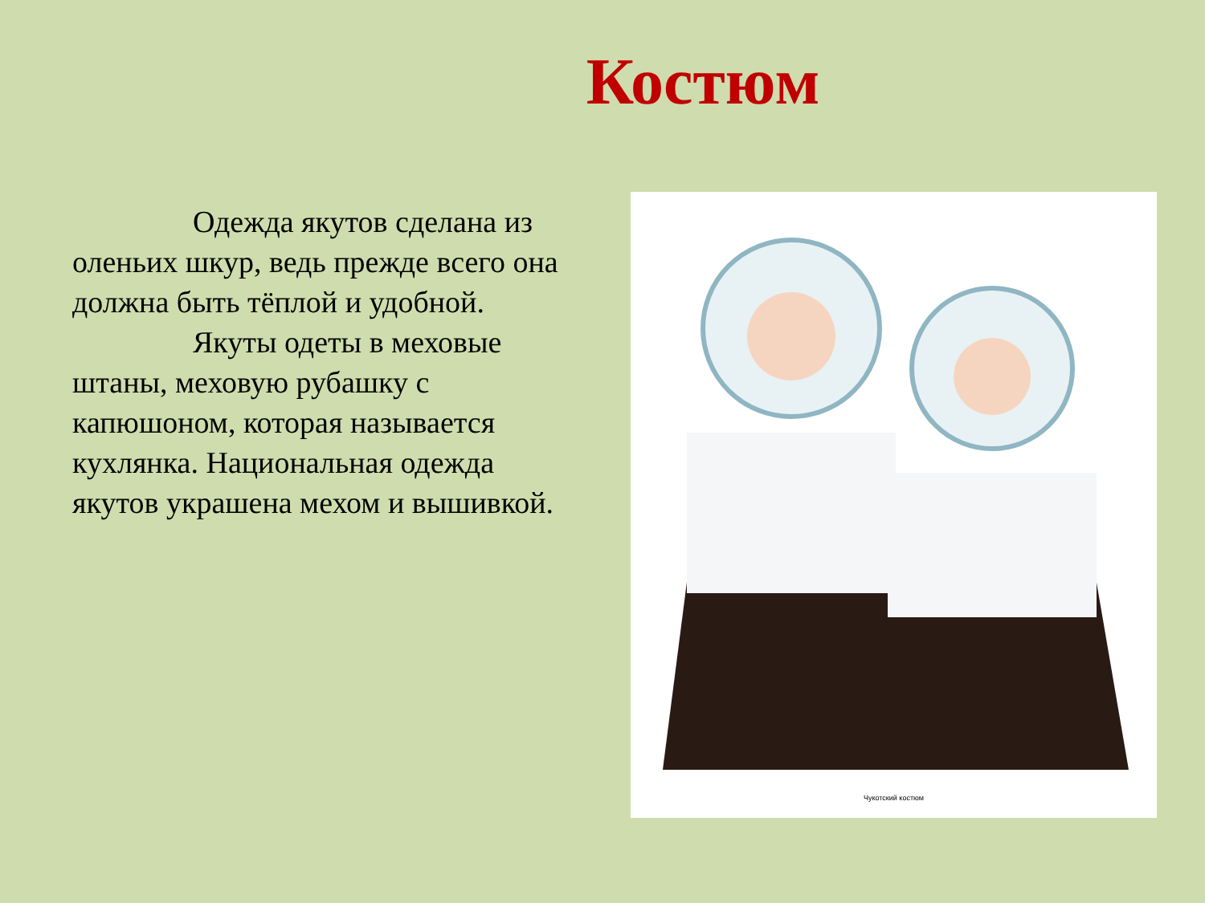Костюм
Одежда якутов сделана из оленьих шкур, ведь прежде всего она должна быть тёплой и удобной.
Якуты одеты в меховые штаны, меховую рубашку с капюшоном, которая называется кухлянка. Национальная одежда якутов украшена мехом и вышивкой.
Чукотский костюм